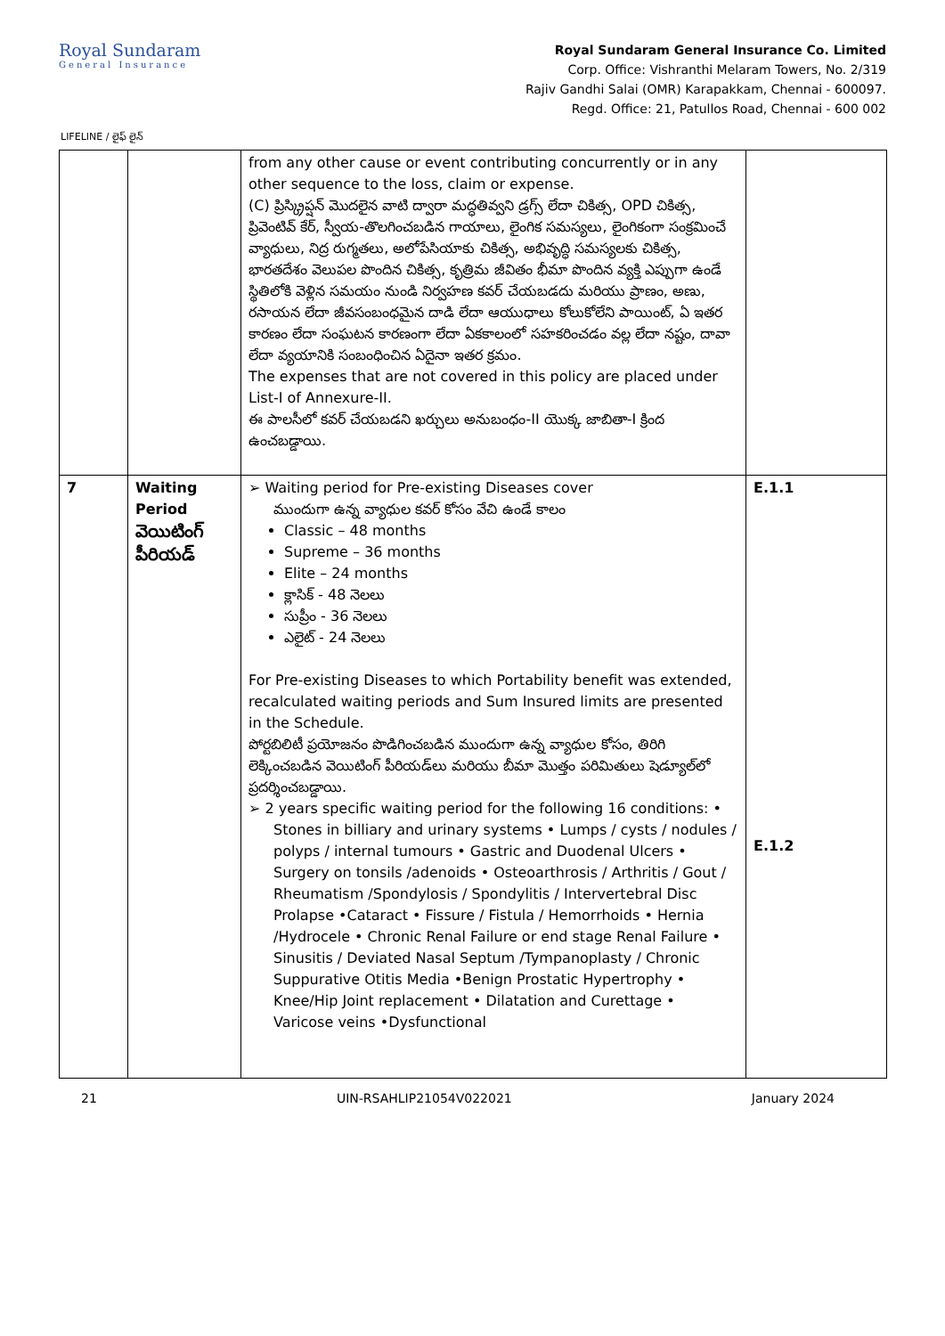Royal Sundaram
General Insurance
Royal Sundaram General Insurance Co. Limited
Corp. Office: Vishranthi Melaram Towers, No. 2/319
Rajiv Gandhi Salai (OMR) Karapakkam, Chennai - 600097.
Regd. Office: 21, Patullos Road, Chennai - 600 002
LIFELINE / లైఫ్ లైన్
| | | from any other cause or event contributing concurrently or in any other sequence to the loss, claim or expense. (C) ప్రిస్క్రిప్షన్ మొదలైన వాటి ద్వారా మద్ధతివ్వని డ్రగ్స్ లేదా చికిత్స, OPD చికిత్స, ప్రివెంటివ్ కేర్, స్వీయ-తొలగించబడిన గాయాలు, లైంగిక సమస్యలు, లైంగికంగా సంక్రమించే వ్యాధులు, నిద్ర రుగ్మతలు, అలోపేసియాకు చికిత్స, అభివృద్ధి సమస్యలకు చికిత్స, భారతదేశం వెలుపల పొందిన చికిత్స, కృత్రిమ జీవితం భీమా పొందిన వ్యక్తి ఎప్పుగా ఉండే స్థితిలోకి వెళ్లిన సమయం నుండి నిర్వహణ కవర్ చేయబడదు మరియు ప్రాణం, అణు, రసాయన లేదా జీవసంబంధమైన దాడి లేదా ఆయుధాలు కోలుకోలేని పాయింట్, ఏ ఇతర కారణం లేదా సంఘటన కారణంగా లేదా ఏకకాలంలో సహకరించడం వల్ల లేదా నష్టం, దావా లేదా వ్యయానికి సంబంధించిన ఏదైనా ఇతర క్రమం. The expenses that are not covered in this policy are placed under List-I of Annexure-II. ఈ పాలసీలో కవర్ చేయబడని ఖర్చులు అనుబంధం-II యొక్క జాబితా-I క్రింద ఉంచబడ్డాయి. | |
| 7 | Waiting Period వెయిటింగ్ పీరియడ్ | ➢ Waiting period for Pre-existing Diseases cover ముందుగా ఉన్న వ్యాధుల కవర్ కోసం వేచి ఉండే కాలం Classic – 48 months Supreme – 36 months Elite – 24 months క్లాసిక్ - 48 నెలలు సుప్రీం - 36 నెలలు ఎలైట్ - 24 నెలలు For Pre-existing Diseases to which Portability benefit was extended, recalculated waiting periods and Sum Insured limits are presented in the Schedule. పోర్టబిలిటీ ప్రయోజనం పొడిగించబడిన ముందుగా ఉన్న వ్యాధుల కోసం, తిరిగి లెక్కించబడిన వెయిటింగ్ పీరియడ్‌లు మరియు బీమా మొత్తం పరిమితులు షెడ్యూల్‌లో ప్రదర్శించబడ్డాయి. ➢ 2 years specific waiting period for the following 16 conditions: • Stones in billiary and urinary systems • Lumps / cysts / nodules / polyps / internal tumours • Gastric and Duodenal Ulcers • Surgery on tonsils /adenoids • Osteoarthrosis / Arthritis / Gout / Rheumatism /Spondylosis / Spondylitis / Intervertebral Disc Prolapse •Cataract • Fissure / Fistula / Hemorrhoids • Hernia /Hydrocele • Chronic Renal Failure or end stage Renal Failure • Sinusitis / Deviated Nasal Septum /Tympanoplasty / Chronic Suppurative Otitis Media •Benign Prostatic Hypertrophy • Knee/Hip Joint replacement • Dilatation and Curettage • Varicose veins •Dysfunctional | E.1.1 E.1.2 |
21 UIN-RSAHLIP21054V022021 January 2024